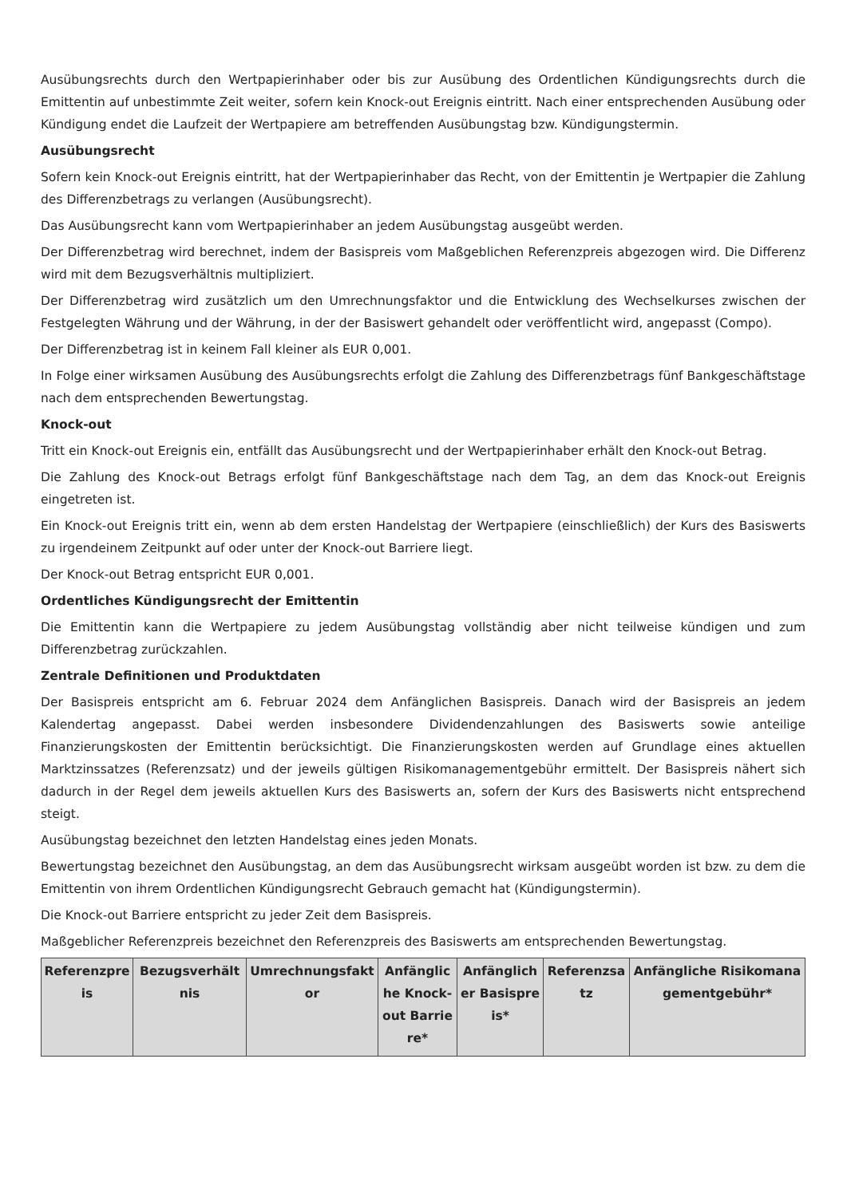Ausübungsrechts durch den Wertpapierinhaber oder bis zur Ausübung des Ordentlichen Kündigungsrechts durch die Emittentin auf unbestimmte Zeit weiter, sofern kein Knock-out Ereignis eintritt. Nach einer entsprechenden Ausübung oder Kündigung endet die Laufzeit der Wertpapiere am betreffenden Ausübungstag bzw. Kündigungstermin.
Ausübungsrecht
Sofern kein Knock-out Ereignis eintritt, hat der Wertpapierinhaber das Recht, von der Emittentin je Wertpapier die Zahlung des Differenzbetrags zu verlangen (Ausübungsrecht).
Das Ausübungsrecht kann vom Wertpapierinhaber an jedem Ausübungstag ausgeübt werden.
Der Differenzbetrag wird berechnet, indem der Basispreis vom Maßgeblichen Referenzpreis abgezogen wird. Die Differenz wird mit dem Bezugsverhältnis multipliziert.
Der Differenzbetrag wird zusätzlich um den Umrechnungsfaktor und die Entwicklung des Wechselkurses zwischen der Festgelegten Währung und der Währung, in der der Basiswert gehandelt oder veröffentlicht wird, angepasst (Compo).
Der Differenzbetrag ist in keinem Fall kleiner als EUR 0,001.
In Folge einer wirksamen Ausübung des Ausübungsrechts erfolgt die Zahlung des Differenzbetrags fünf Bankgeschäftstage nach dem entsprechenden Bewertungstag.
Knock-out
Tritt ein Knock-out Ereignis ein, entfällt das Ausübungsrecht und der Wertpapierinhaber erhält den Knock-out Betrag.
Die Zahlung des Knock-out Betrags erfolgt fünf Bankgeschäftstage nach dem Tag, an dem das Knock-out Ereignis eingetreten ist.
Ein Knock-out Ereignis tritt ein, wenn ab dem ersten Handelstag der Wertpapiere (einschließlich) der Kurs des Basiswerts zu irgendeinem Zeitpunkt auf oder unter der Knock-out Barriere liegt.
Der Knock-out Betrag entspricht EUR 0,001.
Ordentliches Kündigungsrecht der Emittentin
Die Emittentin kann die Wertpapiere zu jedem Ausübungstag vollständig aber nicht teilweise kündigen und zum Differenzbetrag zurückzahlen.
Zentrale Definitionen und Produktdaten
Der Basispreis entspricht am 6. Februar 2024 dem Anfänglichen Basispreis. Danach wird der Basispreis an jedem Kalendertag angepasst. Dabei werden insbesondere Dividendenzahlungen des Basiswerts sowie anteilige Finanzierungskosten der Emittentin berücksichtigt. Die Finanzierungskosten werden auf Grundlage eines aktuellen Marktzinssatzes (Referenzsatz) und der jeweils gültigen Risikomanagementgebühr ermittelt. Der Basispreis nähert sich dadurch in der Regel dem jeweils aktuellen Kurs des Basiswerts an, sofern der Kurs des Basiswerts nicht entsprechend steigt.
Ausübungstag bezeichnet den letzten Handelstag eines jeden Monats.
Bewertungstag bezeichnet den Ausübungstag, an dem das Ausübungsrecht wirksam ausgeübt worden ist bzw. zu dem die Emittentin von ihrem Ordentlichen Kündigungsrecht Gebrauch gemacht hat (Kündigungstermin).
Die Knock-out Barriere entspricht zu jeder Zeit dem Basispreis.
Maßgeblicher Referenzpreis bezeichnet den Referenzpreis des Basiswerts am entsprechenden Bewertungstag.
| Referenzpreis | Bezugsverhältnis | Umrechnungsfaktor | Anfängliche Knock-out Barriere* | Anfänglicher Basispreis* | Referenzsatz | Anfängliche Risikomanagementgebühr* |
| --- | --- | --- | --- | --- | --- | --- |